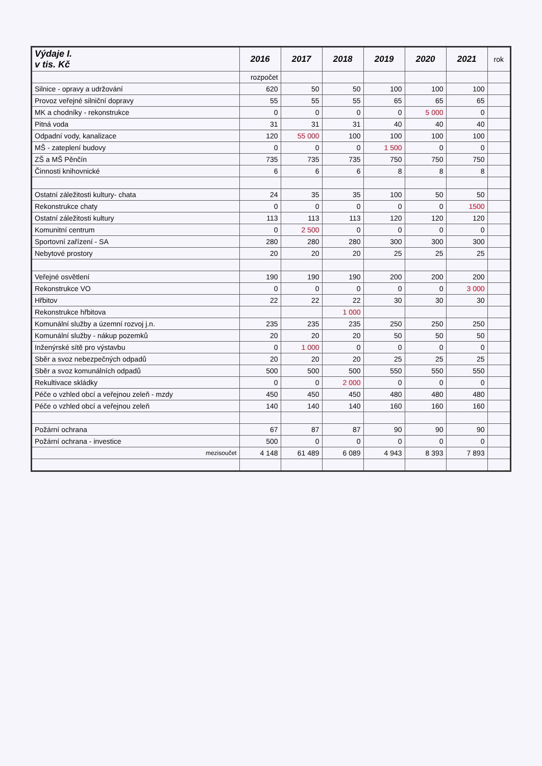| Výdaje I. v tis. Kč | 2016 | 2017 | 2018 | 2019 | 2020 | 2021 | rok |
| --- | --- | --- | --- | --- | --- | --- | --- |
| | rozpočet | | | | | | |
| Silnice - opravy a udržování | 620 | 50 | 50 | 100 | 100 | 100 | |
| Provoz veřejné silniční dopravy | 55 | 55 | 55 | 65 | 65 | 65 | |
| MK a chodníky - rekonstrukce | 0 | 0 | 0 | 0 | 5 000 | 0 | |
| Pitná voda | 31 | 31 | 31 | 40 | 40 | 40 | |
| Odpadní vody, kanalizace | 120 | 55 000 | 100 | 100 | 100 | 100 | |
| MŠ - zateplení budovy | 0 | 0 | 0 | 1 500 | 0 | 0 | |
| ZŠ a MŠ Pěnčín | 735 | 735 | 735 | 750 | 750 | 750 | |
| Činnosti knihovnické | 6 | 6 | 6 | 8 | 8 | 8 | |
| Ostatní záležitosti kultury- chata | 24 | 35 | 35 | 100 | 50 | 50 | |
| Rekonstrukce chaty | 0 | 0 | 0 | 0 | 0 | 1500 | |
| Ostatní záležitosti kultury | 113 | 113 | 113 | 120 | 120 | 120 | |
| Komunitní centrum | 0 | 2 500 | 0 | 0 | 0 | 0 | |
| Sportovní zařízení - SA | 280 | 280 | 280 | 300 | 300 | 300 | |
| Nebytové prostory | 20 | 20 | 20 | 25 | 25 | 25 | |
| Veřejné osvětlení | 190 | 190 | 190 | 200 | 200 | 200 | |
| Rekonstrukce VO | 0 | 0 | 0 | 0 | 0 | 3 000 | |
| Hřbitov | 22 | 22 | 22 | 30 | 30 | 30 | |
| Rekonstrukce hřbitova | | | 1 000 | | | | |
| Komunální služby a územní rozvoj j.n. | 235 | 235 | 235 | 250 | 250 | 250 | |
| Komunální služby - nákup pozemků | 20 | 20 | 20 | 50 | 50 | 50 | |
| Inženýrské sítě pro výstavbu | 0 | 1 000 | 0 | 0 | 0 | 0 | |
| Sběr a svoz nebezpečných odpadů | 20 | 20 | 20 | 25 | 25 | 25 | |
| Sběr a svoz komunálních odpadů | 500 | 500 | 500 | 550 | 550 | 550 | |
| Rekultivace skládky | 0 | 0 | 2 000 | 0 | 0 | 0 | |
| Péče o vzhled obcí a veřejnou zeleň - mzdy | 450 | 450 | 450 | 480 | 480 | 480 | |
| Péče o vzhled obcí a veřejnou zeleň | 140 | 140 | 140 | 160 | 160 | 160 | |
| Požární ochrana | 67 | 87 | 87 | 90 | 90 | 90 | |
| Požární ochrana - investice | 500 | 0 | 0 | 0 | 0 | 0 | |
| mezisoučet | 4 148 | 61 489 | 6 089 | 4 943 | 8 393 | 7 893 | |